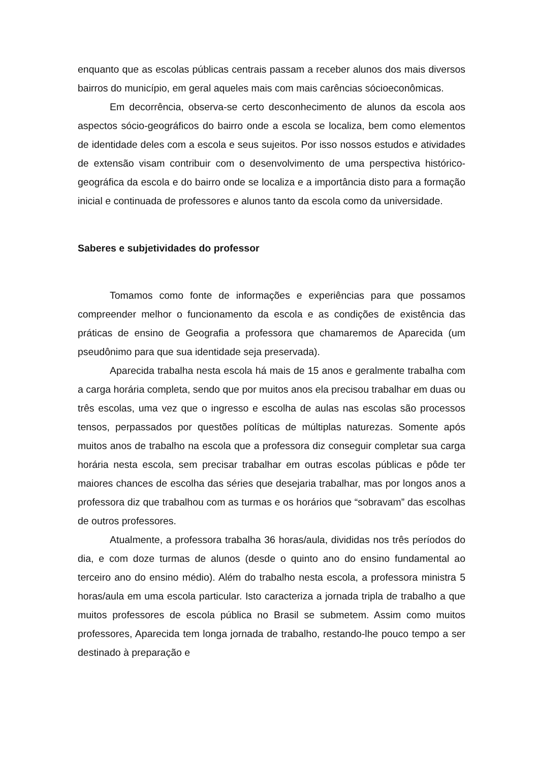enquanto que as escolas públicas centrais passam a receber alunos dos mais diversos bairros do município, em geral aqueles mais com mais carências sócioeconômicas.
Em decorrência, observa-se certo desconhecimento de alunos da escola aos aspectos sócio-geográficos do bairro onde a escola se localiza, bem como elementos de identidade deles com a escola e seus sujeitos. Por isso nossos estudos e atividades de extensão visam contribuir com o desenvolvimento de uma perspectiva histórico-geográfica da escola e do bairro onde se localiza e a importância disto para a formação inicial e continuada de professores e alunos tanto da escola como da universidade.
Saberes e subjetividades do professor
Tomamos como fonte de informações e experiências para que possamos compreender melhor o funcionamento da escola e as condições de existência das práticas de ensino de Geografia a professora que chamaremos de Aparecida (um pseudônimo para que sua identidade seja preservada).
Aparecida trabalha nesta escola há mais de 15 anos e geralmente trabalha com a carga horária completa, sendo que por muitos anos ela precisou trabalhar em duas ou três escolas, uma vez que o ingresso e escolha de aulas nas escolas são processos tensos, perpassados por questões políticas de múltiplas naturezas. Somente após muitos anos de trabalho na escola que a professora diz conseguir completar sua carga horária nesta escola, sem precisar trabalhar em outras escolas públicas e pôde ter maiores chances de escolha das séries que desejaria trabalhar, mas por longos anos a professora diz que trabalhou com as turmas e os horários que “sobravam” das escolhas de outros professores.
Atualmente, a professora trabalha 36 horas/aula, divididas nos três períodos do dia, e com doze turmas de alunos (desde o quinto ano do ensino fundamental ao terceiro ano do ensino médio). Além do trabalho nesta escola, a professora ministra 5 horas/aula em uma escola particular. Isto caracteriza a jornada tripla de trabalho a que muitos professores de escola pública no Brasil se submetem. Assim como muitos professores, Aparecida tem longa jornada de trabalho, restando-lhe pouco tempo a ser destinado à preparação e